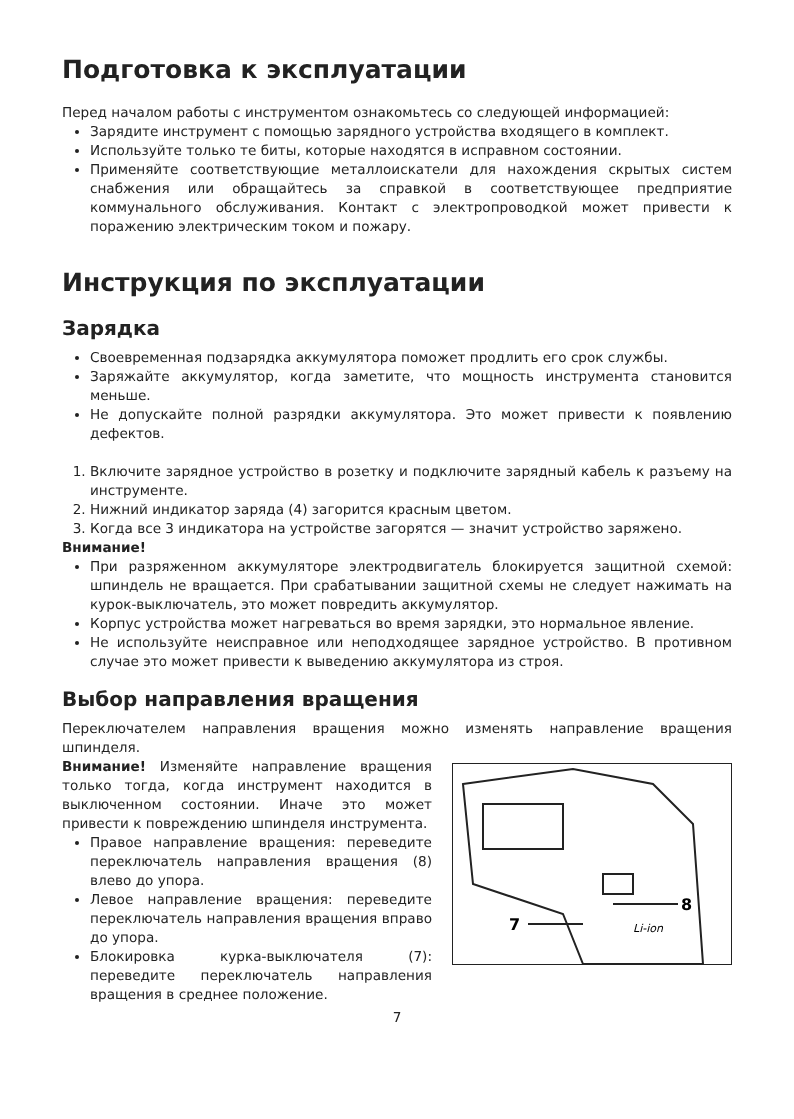Подготовка к эксплуатации
Перед началом работы с инструментом ознакомьтесь со следующей информацией:
Зарядите инструмент с помощью зарядного устройства входящего в комплект.
Используйте только те биты, которые находятся в исправном состоянии.
Применяйте соответствующие металлоискатели для нахождения скрытых систем снабжения или обращайтесь за справкой в соответствующее предприятие коммунального обслуживания. Контакт с электропроводкой может привести к поражению электрическим током и пожару.
Инструкция по эксплуатации
Зарядка
Своевременная подзарядка аккумулятора поможет продлить его срок службы.
Заряжайте аккумулятор, когда заметите, что мощность инструмента становится меньше.
Не допускайте полной разрядки аккумулятора. Это может привести к появлению дефектов.
1. Включите зарядное устройство в розетку и подключите зарядный кабель к разъему на инструменте.
2. Нижний индикатор заряда (4) загорится красным цветом.
3. Когда все 3 индикатора на устройстве загорятся — значит устройство заряжено.
Внимание!
При разряженном аккумуляторе электродвигатель блокируется защитной схемой: шпиндель не вращается. При срабатывании защитной схемы не следует нажимать на курок-выключатель, это может повредить аккумулятор.
Корпус устройства может нагреваться во время зарядки, это нормальное явление.
Не используйте неисправное или неподходящее зарядное устройство. В противном случае это может привести к выведению аккумулятора из строя.
Выбор направления вращения
Переключателем направления вращения можно изменять направление вращения шпинделя.
Внимание! Изменяйте направление вращения только тогда, когда инструмент находится в выключенном состоянии. Иначе это может привести к повреждению шпинделя инструмента.
Правое направление вращения: переведите переключатель направления вращения (8) влево до упора.
Левое направление вращения: переведите переключатель направления вращения вправо до упора.
Блокировка курка-выключателя (7): переведите переключатель направления вращения в среднее положение.
8
7
Li-ion
7